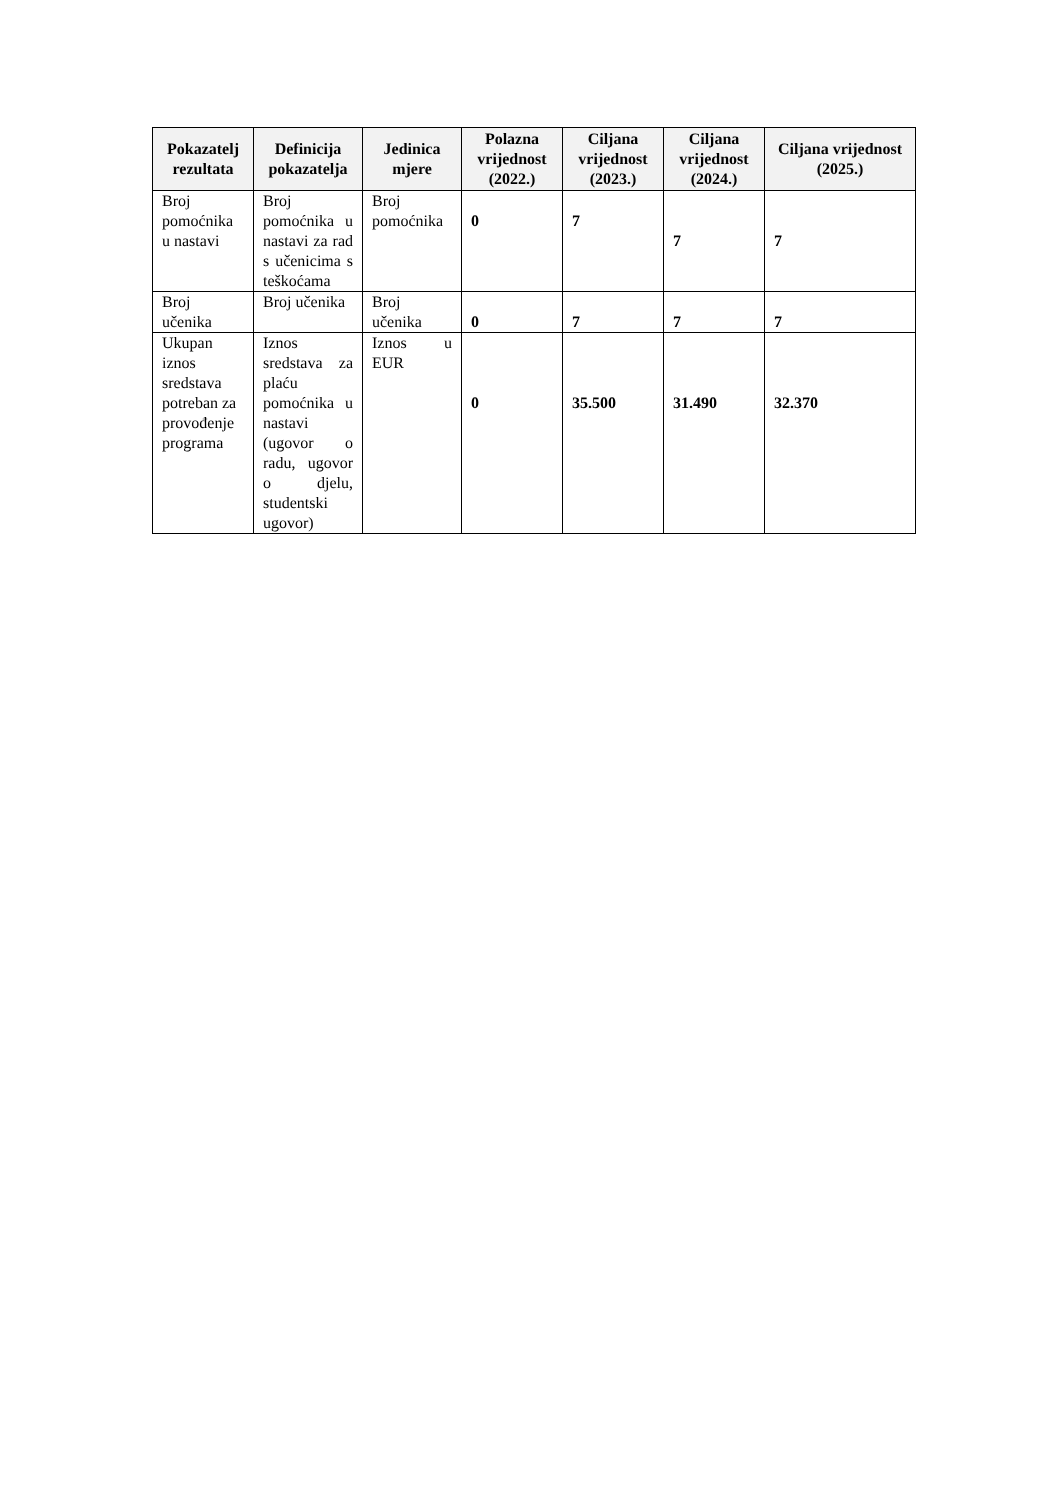| Pokazatelj rezultata | Definicija pokazatelja | Jedinica mjere | Polazna vrijednost (2022.) | Ciljana vrijednost (2023.) | Ciljana vrijednost (2024.) | Ciljana vrijednost (2025.) |
| --- | --- | --- | --- | --- | --- | --- |
| Broj pomoćnika u nastavi | Broj pomoćnika u nastavi za rad s učenicima s teškoćama | Broj pomoćnika | 0 | 7 | 7 | 7 |
| Broj učenika | Broj učenika | Broj učenika | 0 | 7 | 7 | 7 |
| Ukupan iznos sredstava potreban za provođenje programa | Iznos sredstava za plaću pomoćnika u nastavi (ugovor o radu, ugovor o djelu, studentski ugovor) | Iznos u EUR | 0 | 35.500 | 31.490 | 32.370 |